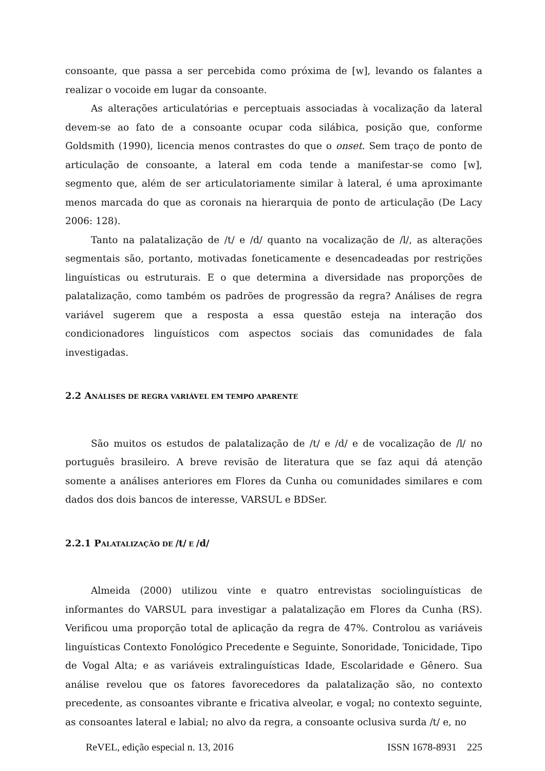consoante, que passa a ser percebida como próxima de [w], levando os falantes a realizar o vocoide em lugar da consoante.
As alterações articulatórias e perceptuais associadas à vocalização da lateral devem-se ao fato de a consoante ocupar coda silábica, posição que, conforme Goldsmith (1990), licencia menos contrastes do que o onset. Sem traço de ponto de articulação de consoante, a lateral em coda tende a manifestar-se como [w], segmento que, além de ser articulatoriamente similar à lateral, é uma aproximante menos marcada do que as coronais na hierarquia de ponto de articulação (De Lacy 2006: 128).
Tanto na palatalização de /t/ e /d/ quanto na vocalização de /l/, as alterações segmentais são, portanto, motivadas foneticamente e desencadeadas por restrições linguísticas ou estruturais. E o que determina a diversidade nas proporções de palatalização, como também os padrões de progressão da regra? Análises de regra variável sugerem que a resposta a essa questão esteja na interação dos condicionadores linguísticos com aspectos sociais das comunidades de fala investigadas.
2.2 ANÁLISES DE REGRA VARIÁVEL EM TEMPO APARENTE
São muitos os estudos de palatalização de /t/ e /d/ e de vocalização de /l/ no português brasileiro. A breve revisão de literatura que se faz aqui dá atenção somente a análises anteriores em Flores da Cunha ou comunidades similares e com dados dos dois bancos de interesse, VARSUL e BDSer.
2.2.1 PALATALIZAÇÃO DE /t/ E /d/
Almeida (2000) utilizou vinte e quatro entrevistas sociolinguísticas de informantes do VARSUL para investigar a palatalização em Flores da Cunha (RS). Verificou uma proporção total de aplicação da regra de 47%. Controlou as variáveis linguísticas Contexto Fonológico Precedente e Seguinte, Sonoridade, Tonicidade, Tipo de Vogal Alta; e as variáveis extralinguísticas Idade, Escolaridade e Gênero. Sua análise revelou que os fatores favorecedores da palatalização são, no contexto precedente, as consoantes vibrante e fricativa alveolar, e vogal; no contexto seguinte, as consoantes lateral e labial; no alvo da regra, a consoante oclusiva surda /t/ e, no
ReVEL, edição especial n. 13, 2016 ISSN 1678-8931 225